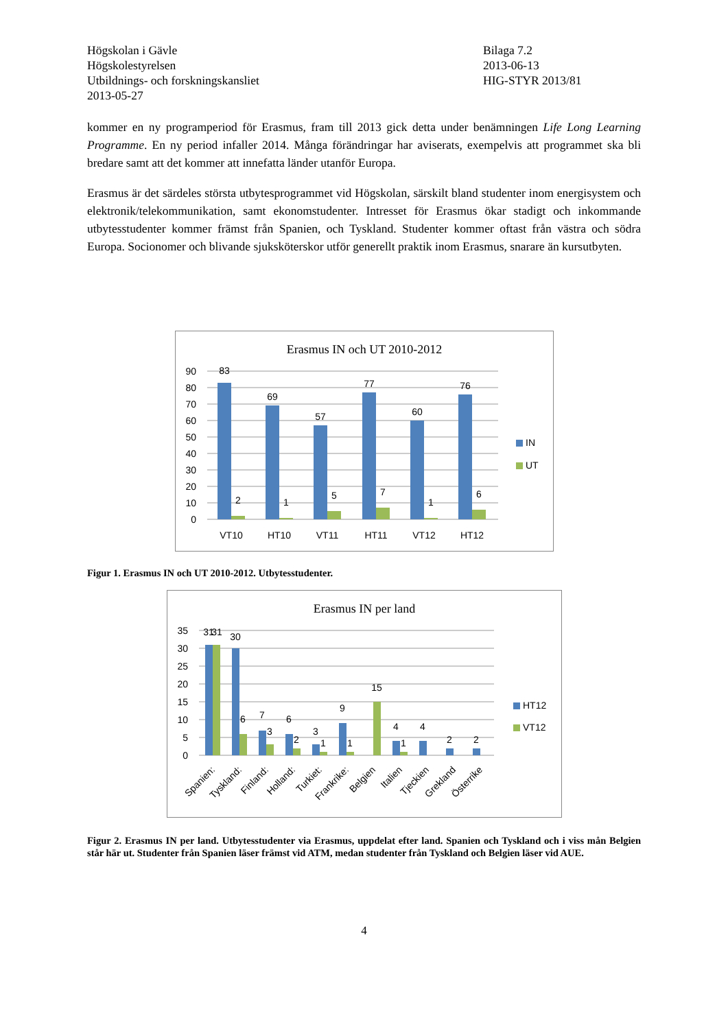Högskolan i Gävle
Högskolestyrelsen
Utbildnings- och forskningskansliet
2013-05-27
Bilaga 7.2
2013-06-13
HIG-STYR 2013/81
kommer en ny programperiod för Erasmus, fram till 2013 gick detta under benämningen Life Long Learning Programme. En ny period infaller 2014. Många förändringar har aviserats, exempelvis att programmet ska bli bredare samt att det kommer att innefatta länder utanför Europa.
Erasmus är det särdeles största utbytesprogrammet vid Högskolan, särskilt bland studenter inom energisystem och elektronik/telekommunikation, samt ekonomstudenter. Intresset för Erasmus ökar stadigt och inkommande utbytesstudenter kommer främst från Spanien, och Tyskland. Studenter kommer oftast från västra och södra Europa. Socionomer och blivande sjuksköterskor utför generellt praktik inom Erasmus, snarare än kursutbyten.
Erasmus IN och UT 2010-2012
90
80
70
60
50
40
30
20
10
0
83
69
57
77
60
76
2
1
5
7
1
6
VT10
HT10
VT11
HT11
VT12
HT12
IN
UT
Figur 1. Erasmus IN och UT 2010-2012. Utbytesstudenter.
Erasmus IN per land
35
30
25
20
15
10
5
0
31
31
30
6
7
3
6
2
3
1
9
1
15
4
1
4
2
2
Spanien:
Tyskland:
Finland:
Holland:
Turkiet:
Frankrike:
Belgien
Italien
Tjeckien
Grekland
Österrike
HT12
VT12
Figur 2. Erasmus IN per land. Utbytesstudenter via Erasmus, uppdelat efter land. Spanien och Tyskland och i viss mån Belgien står här ut. Studenter från Spanien läser främst vid ATM, medan studenter från Tyskland och Belgien läser vid AUE.
4